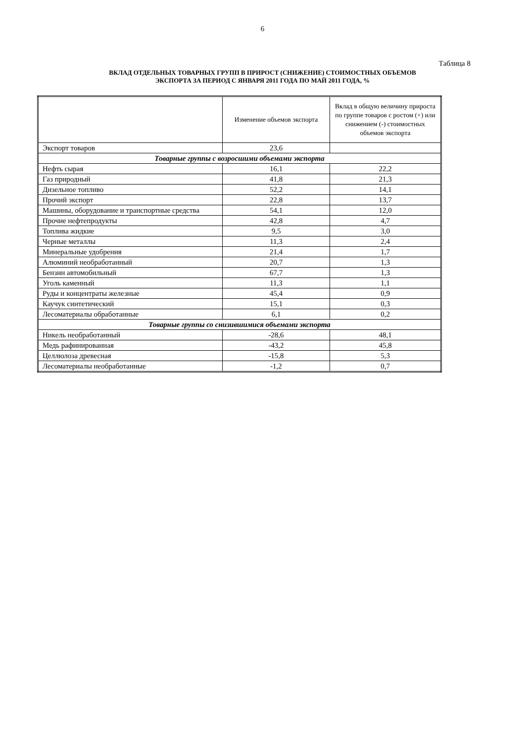6
Таблица 8
ВКЛАД ОТДЕЛЬНЫХ ТОВАРНЫХ ГРУПП В ПРИРОСТ (СНИЖЕНИЕ) СТОИМОСТНЫХ ОБЪЕМОВ
ЭКСПОРТА ЗА ПЕРИОД С ЯНВАРЯ 2011 ГОДА ПО МАЙ 2011 ГОДА, %
| | Изменение объемов экспорта | Вклад в общую величину прироста по группе товаров с ростом (+) или снижением (-) стоимостных объемов экспорта |
| --- | --- | --- |
| Экспорт товаров | 23,6 | |
| Товарные группы с возросшими объемами экспорта | | |
| Нефть сырая | 16,1 | 22,2 |
| Газ природный | 41,8 | 21,3 |
| Дизельное топливо | 52,2 | 14,1 |
| Прочий экспорт | 22,8 | 13,7 |
| Машины, оборудование и транспортные средства | 54,1 | 12,0 |
| Прочие нефтепродукты | 42,8 | 4,7 |
| Топлива жидкие | 9,5 | 3,0 |
| Черные металлы | 11,3 | 2,4 |
| Минеральные удобрения | 21,4 | 1,7 |
| Алюминий необработанный | 20,7 | 1,3 |
| Бензин автомобильный | 67,7 | 1,3 |
| Уголь каменный | 11,3 | 1,1 |
| Руды и концентраты железные | 45,4 | 0,9 |
| Каучук синтетический | 15,1 | 0,3 |
| Лесоматериалы обработанные | 6,1 | 0,2 |
| Товарные группы со снизившимися объемами экспорта | | |
| Никель необработанный | -28,6 | 48,1 |
| Медь рафинированная | -43,2 | 45,8 |
| Целлюлоза древесная | -15,8 | 5,3 |
| Лесоматериалы необработанные | -1,2 | 0,7 |